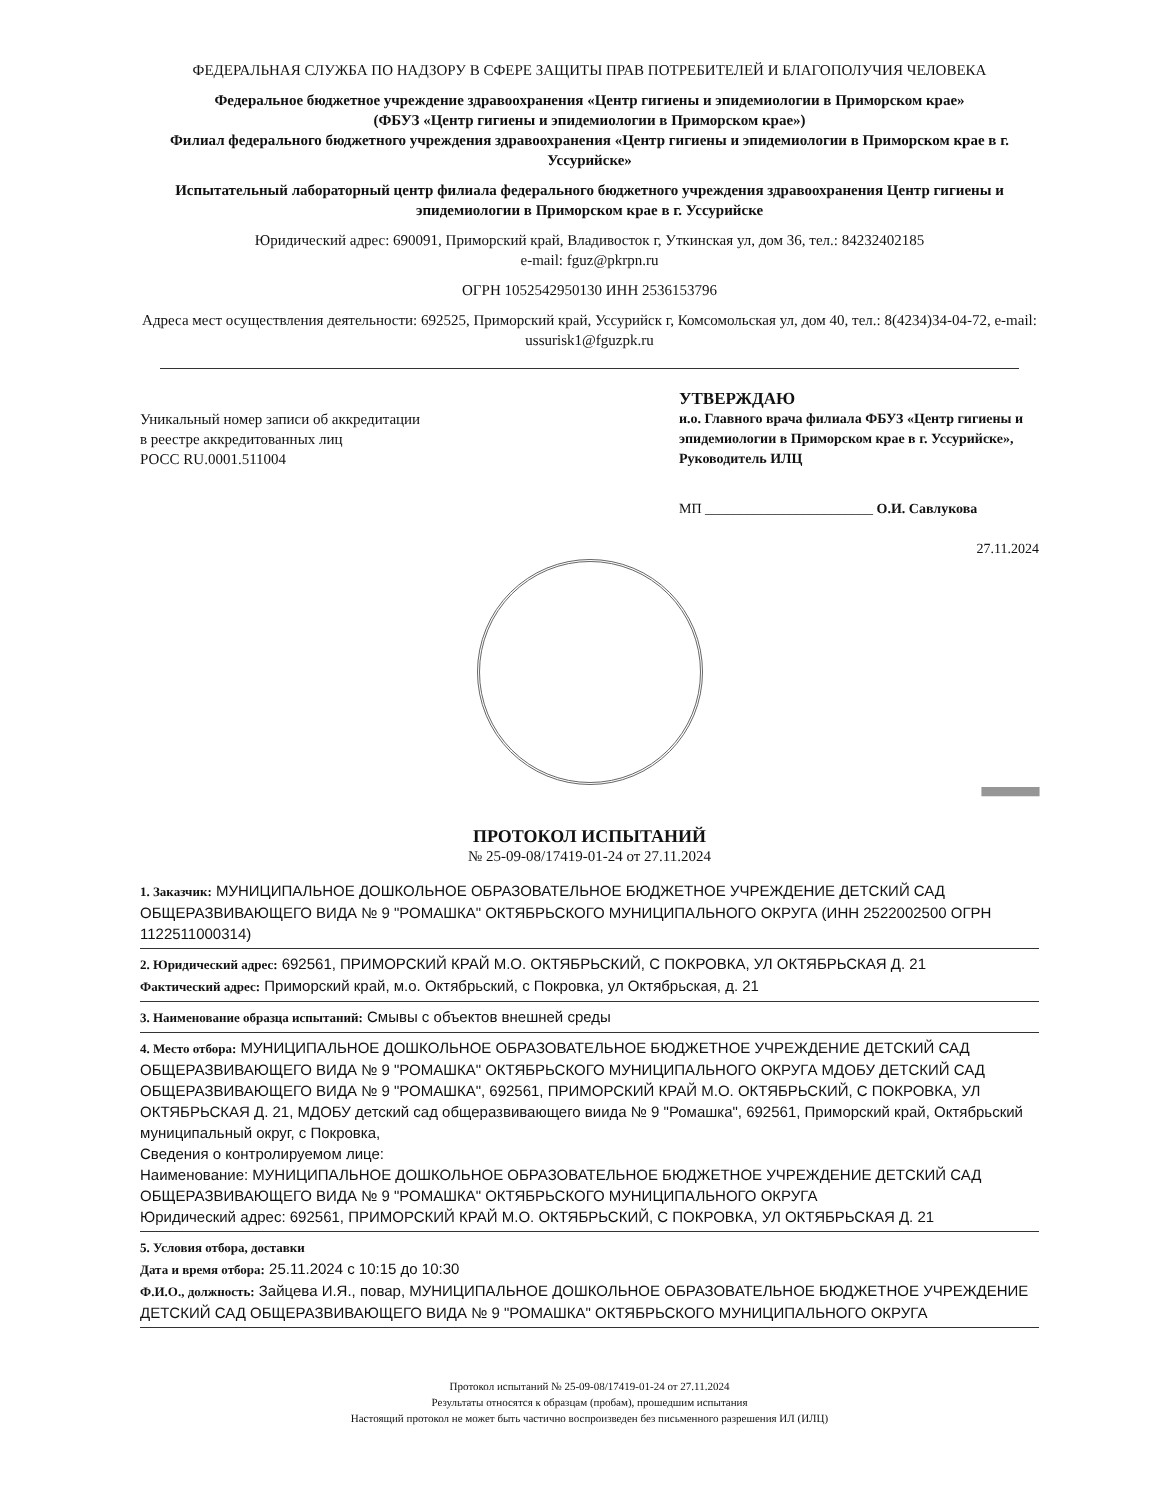ФЕДЕРАЛЬНАЯ СЛУЖБА ПО НАДЗОРУ В СФЕРЕ ЗАЩИТЫ ПРАВ ПОТРЕБИТЕЛЕЙ И БЛАГОПОЛУЧИЯ ЧЕЛОВЕКА
Федеральное бюджетное учреждение здравоохранения «Центр гигиены и эпидемиологии в Приморском крае»
(ФБУЗ «Центр гигиены и эпидемиологии в Приморском крае»)
Филиал федерального бюджетного учреждения здравоохранения «Центр гигиены и эпидемиологии в Приморском крае в г. Уссурийске»
Испытательный лабораторный центр филиала федерального бюджетного учреждения здравоохранения Центр гигиены и эпидемиологии в Приморском крае в г. Уссурийске
Юридический адрес: 690091, Приморский край, Владивосток г, Уткинская ул, дом 36, тел.: 84232402185
e-mail: fguz@pkrpn.ru
ОГРН 1052542950130 ИНН 2536153796
Адреса мест осуществления деятельности: 692525, Приморский край, Уссурийск г, Комсомольская ул, дом 40, тел.: 8(4234)34-04-72, e-mail: ussurisk1@fguzpk.ru
Уникальный номер записи об аккредитации
в реестре аккредитованных лиц
РОСС RU.0001.511004
УТВЕРЖДАЮ
и.о. Главного врача филиала ФБУЗ «Центр гигиены и эпидемиологии в Приморском крае в г. Уссурийске», Руководитель ИЛЦ
МП ________________________ О.И. Савлукова
27.11.2024
||||||||||||||||||||||||||||||||||||||||||||||||||||||||||
ПРОТОКОЛ ИСПЫТАНИЙ
№ 25-09-08/17419-01-24 от 27.11.2024
1. Заказчик: МУНИЦИПАЛЬНОЕ ДОШКОЛЬНОЕ ОБРАЗОВАТЕЛЬНОЕ БЮДЖЕТНОЕ УЧРЕЖДЕНИЕ ДЕТСКИЙ САД ОБЩЕРАЗВИВАЮЩЕГО ВИДА № 9 "РОМАШКА" ОКТЯБРЬСКОГО МУНИЦИПАЛЬНОГО ОКРУГА (ИНН 2522002500 ОГРН 1122511000314)
2. Юридический адрес: 692561, ПРИМОРСКИЙ КРАЙ М.О. ОКТЯБРЬСКИЙ, С ПОКРОВКА, УЛ ОКТЯБРЬСКАЯ Д. 21
Фактический адрес: Приморский край, м.о. Октябрьский, с Покровка, ул Октябрьская, д. 21
3. Наименование образца испытаний: Смывы с объектов внешней среды
4. Место отбора: МУНИЦИПАЛЬНОЕ ДОШКОЛЬНОЕ ОБРАЗОВАТЕЛЬНОЕ БЮДЖЕТНОЕ УЧРЕЖДЕНИЕ ДЕТСКИЙ САД ОБЩЕРАЗВИВАЮЩЕГО ВИДА № 9 "РОМАШКА" ОКТЯБРЬСКОГО МУНИЦИПАЛЬНОГО ОКРУГА МДОБУ ДЕТСКИЙ САД ОБЩЕРАЗВИВАЮЩЕГО ВИДА № 9 "РОМАШКА", 692561, ПРИМОРСКИЙ КРАЙ М.О. ОКТЯБРЬСКИЙ, С ПОКРОВКА, УЛ ОКТЯБРЬСКАЯ Д. 21, МДОБУ детский сад общеразвивающего виида № 9 "Ромашка", 692561, Приморский край, Октябрьский муниципальный округ, с Покровка,
Сведения о контролируемом лице:
Наименование: МУНИЦИПАЛЬНОЕ ДОШКОЛЬНОЕ ОБРАЗОВАТЕЛЬНОЕ БЮДЖЕТНОЕ УЧРЕЖДЕНИЕ ДЕТСКИЙ САД ОБЩЕРАЗВИВАЮЩЕГО ВИДА № 9 "РОМАШКА" ОКТЯБРЬСКОГО МУНИЦИПАЛЬНОГО ОКРУГА
Юридический адрес: 692561, ПРИМОРСКИЙ КРАЙ М.О. ОКТЯБРЬСКИЙ, С ПОКРОВКА, УЛ ОКТЯБРЬСКАЯ Д. 21
5. Условия отбора, доставки
Дата и время отбора: 25.11.2024 с 10:15 до 10:30
Ф.И.О., должность: Зайцева И.Я., повар, МУНИЦИПАЛЬНОЕ ДОШКОЛЬНОЕ ОБРАЗОВАТЕЛЬНОЕ БЮДЖЕТНОЕ УЧРЕЖДЕНИЕ ДЕТСКИЙ САД ОБЩЕРАЗВИВАЮЩЕГО ВИДА № 9 "РОМАШКА" ОКТЯБРЬСКОГО МУНИЦИПАЛЬНОГО ОКРУГА
Протокол испытаний № 25-09-08/17419-01-24 от 27.11.2024
Результаты относятся к образцам (пробам), прошедшим испытания
Настоящий протокол не может быть частично воспроизведен без письменного разрешения ИЛ (ИЛЦ)